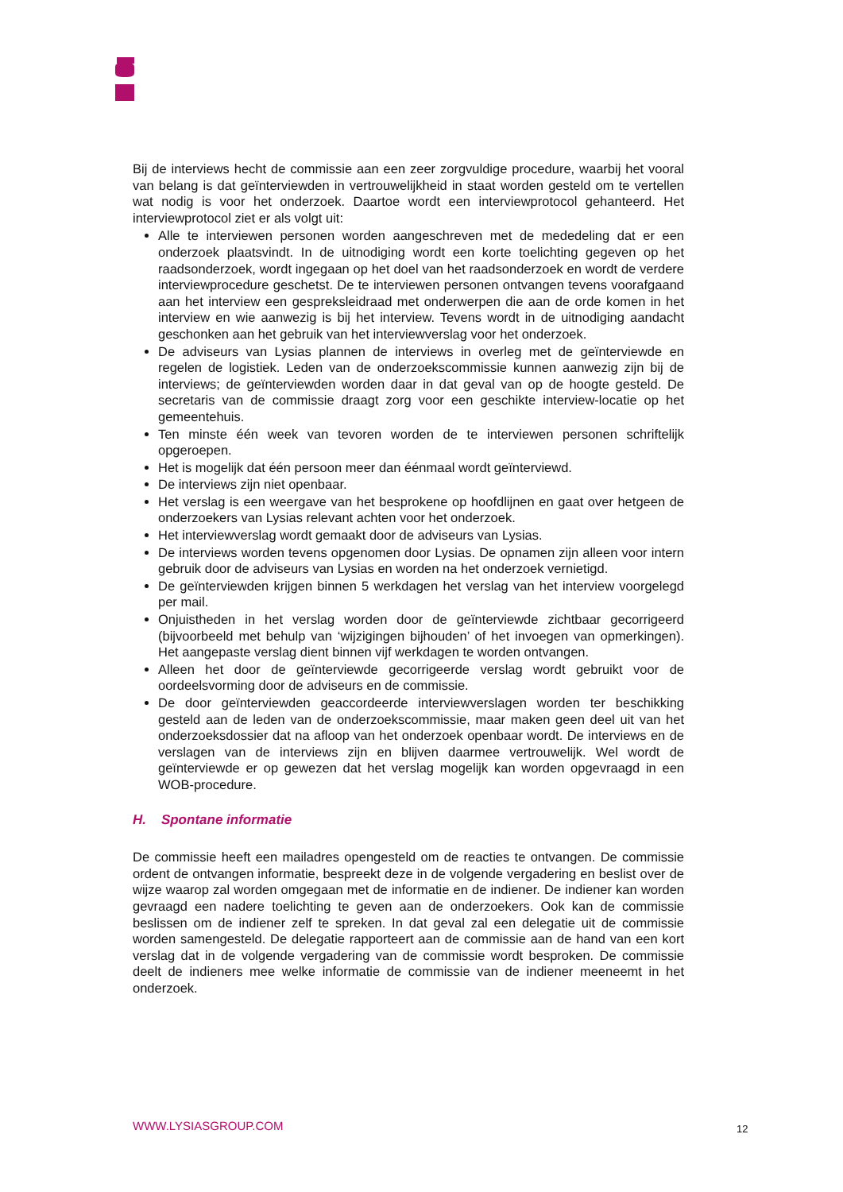Bij de interviews hecht de commissie aan een zeer zorgvuldige procedure, waarbij het vooral van belang is dat geïnterviewden in vertrouwelijkheid in staat worden gesteld om te vertellen wat nodig is voor het onderzoek. Daartoe wordt een interviewprotocol gehanteerd. Het interviewprotocol ziet er als volgt uit:
Alle te interviewen personen worden aangeschreven met de mededeling dat er een onderzoek plaatsvindt. In de uitnodiging wordt een korte toelichting gegeven op het raadsonderzoek, wordt ingegaan op het doel van het raadsonderzoek en wordt de verdere interviewprocedure geschetst. De te interviewen personen ontvangen tevens voorafgaand aan het interview een gespreksleidraad met onderwerpen die aan de orde komen in het interview en wie aanwezig is bij het interview. Tevens wordt in de uitnodiging aandacht geschonken aan het gebruik van het interviewverslag voor het onderzoek.
De adviseurs van Lysias plannen de interviews in overleg met de geïnterviewde en regelen de logistiek. Leden van de onderzoekscommissie kunnen aanwezig zijn bij de interviews; de geïnterviewden worden daar in dat geval van op de hoogte gesteld. De secretaris van de commissie draagt zorg voor een geschikte interview-locatie op het gemeentehuis.
Ten minste één week van tevoren worden de te interviewen personen schriftelijk opgeroepen.
Het is mogelijk dat één persoon meer dan éénmaal wordt geïnterviewd.
De interviews zijn niet openbaar.
Het verslag is een weergave van het besprokene op hoofdlijnen en gaat over hetgeen de onderzoekers van Lysias relevant achten voor het onderzoek.
Het interviewverslag wordt gemaakt door de adviseurs van Lysias.
De interviews worden tevens opgenomen door Lysias. De opnamen zijn alleen voor intern gebruik door de adviseurs van Lysias en worden na het onderzoek vernietigd.
De geïnterviewden krijgen binnen 5 werkdagen het verslag van het interview voorgelegd per mail.
Onjuistheden in het verslag worden door de geïnterviewde zichtbaar gecorrigeerd (bijvoorbeeld met behulp van ‘wijzigingen bijhouden’ of het invoegen van opmerkingen). Het aangepaste verslag dient binnen vijf werkdagen te worden ontvangen.
Alleen het door de geïnterviewde gecorrigeerde verslag wordt gebruikt voor de oordeelsvorming door de adviseurs en de commissie.
De door geïnterviewden geaccordeerde interviewverslagen worden ter beschikking gesteld aan de leden van de onderzoekscommissie, maar maken geen deel uit van het onderzoeksdossier dat na afloop van het onderzoek openbaar wordt. De interviews en de verslagen van de interviews zijn en blijven daarmee vertrouwelijk. Wel wordt de geïnterviewde er op gewezen dat het verslag mogelijk kan worden opgevraagd in een WOB-procedure.
H. Spontane informatie
De commissie heeft een mailadres opengesteld om de reacties te ontvangen. De commissie ordent de ontvangen informatie, bespreekt deze in de volgende vergadering en beslist over de wijze waarop zal worden omgegaan met de informatie en de indiener. De indiener kan worden gevraagd een nadere toelichting te geven aan de onderzoekers. Ook kan de commissie beslissen om de indiener zelf te spreken. In dat geval zal een delegatie uit de commissie worden samengesteld. De delegatie rapporteert aan de commissie aan de hand van een kort verslag dat in de volgende vergadering van de commissie wordt besproken. De commissie deelt de indieners mee welke informatie de commissie van de indiener meeneemt in het onderzoek.
WWW.LYSIASGROUP.COM 12